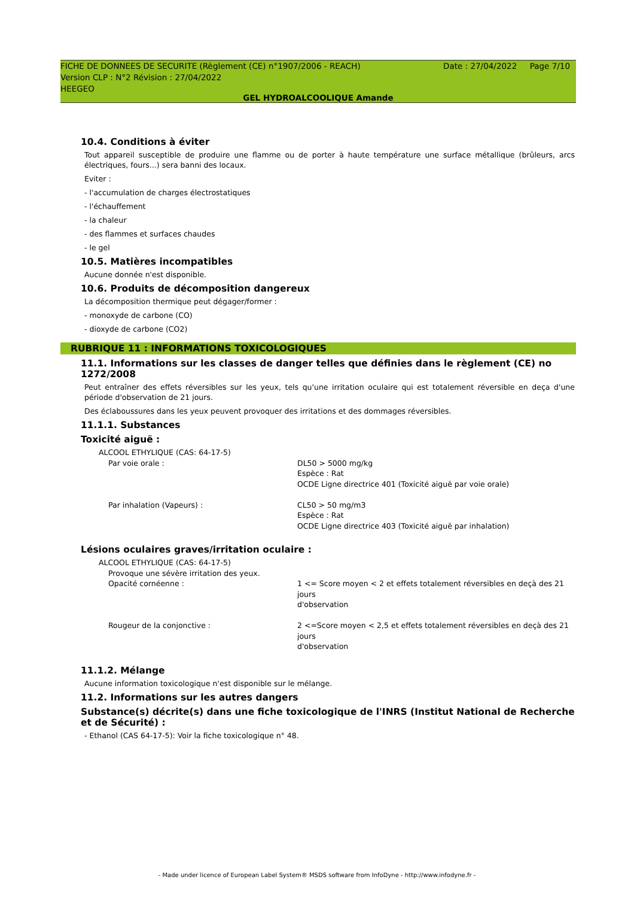FICHE DE DONNEES DE SECURITE (Règlement (CE) n°1907/2006 - REACH)
Version CLP : N°2 Révision : 27/04/2022
HEEGEO
Date : 27/04/2022 Page 7/10
GEL HYDROALCOOLIQUE Amande
10.4. Conditions à éviter
Tout appareil susceptible de produire une flamme ou de porter à haute température une surface métallique (brûleurs, arcs électriques, fours...) sera banni des locaux.
Eviter :
- l'accumulation de charges électrostatiques
- l'échauffement
- la chaleur
- des flammes et surfaces chaudes
- le gel
10.5. Matières incompatibles
Aucune donnée n'est disponible.
10.6. Produits de décomposition dangereux
La décomposition thermique peut dégager/former :
- monoxyde de carbone (CO)
- dioxyde de carbone (CO2)
RUBRIQUE 11 : INFORMATIONS TOXICOLOGIQUES
11.1. Informations sur les classes de danger telles que définies dans le règlement (CE) no 1272/2008
Peut entraîner des effets réversibles sur les yeux, tels qu'une irritation oculaire qui est totalement réversible en deça d'une période d'observation de 21 jours.
Des éclaboussures dans les yeux peuvent provoquer des irritations et des dommages réversibles.
11.1.1. Substances
Toxicité aiguë :
| ALCOOL ETHYLIQUE (CAS: 64-17-5) | |
| Par voie orale : | DL50 > 5000 mg/kg Espèce : Rat OCDE Ligne directrice 401 (Toxicité aiguë par voie orale) |
| Par inhalation (Vapeurs) : | CL50 > 50 mg/m3 Espèce : Rat OCDE Ligne directrice 403 (Toxicité aiguë par inhalation) |
Lésions oculaires graves/irritation oculaire :
| ALCOOL ETHYLIQUE (CAS: 64-17-5) | |
| Provoque une sévère irritation des yeux. | |
| Opacité cornéenne : | 1 <= Score moyen < 2 et effets totalement réversibles en deçà des 21 jours d'observation |
| Rougeur de la conjonctive : | 2 <=Score moyen < 2,5 et effets totalement réversibles en deçà des 21 jours d'observation |
11.1.2. Mélange
Aucune information toxicologique n'est disponible sur le mélange.
11.2. Informations sur les autres dangers
Substance(s) décrite(s) dans une fiche toxicologique de l'INRS (Institut National de Recherche et de Sécurité) :
- Ethanol (CAS 64-17-5): Voir la fiche toxicologique n° 48.
- Made under licence of European Label System® MSDS software from InfoDyne - http://www.infodyne.fr -